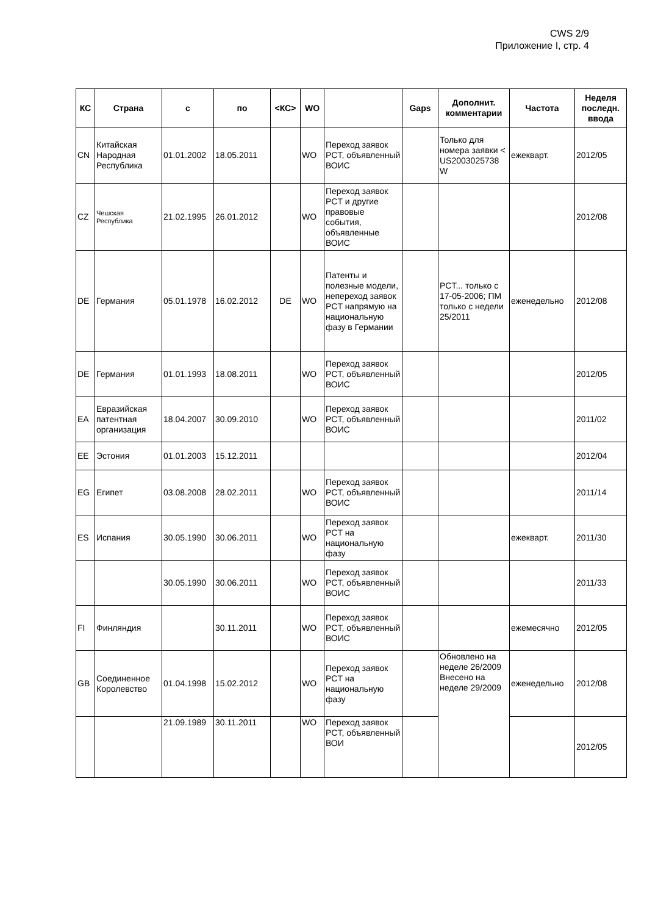CWS 2/9
Приложение I, стр. 4
| КС | Страна | с | по | <КС> | WO | | Gaps | Дополнит. комментарии | Частота | Неделя последн. ввода |
| --- | --- | --- | --- | --- | --- | --- | --- | --- | --- | --- |
| CN | Китайская Народная Республика | 01.01.2002 | 18.05.2011 | | WO | Переход заявок PCT, объявленный ВОИС | | Только для номера заявки < US2003025738 W | ежекварт. | 2012/05 |
| CZ | Чешская Республика | 21.02.1995 | 26.01.2012 | | WO | Переход заявок PCT и другие правовые события, объявленные ВОИС | | | | 2012/08 |
| DE | Германия | 05.01.1978 | 16.02.2012 | DE | WO | Патенты и полезные модели, непереход заявок PCT напрямую на национальную фазу в Германии | | PCT... только с 17-05-2006; ПМ только с недели 25/2011 | еженедельно | 2012/08 |
| DE | Германия | 01.01.1993 | 18.08.2011 | | WO | Переход заявок PCT, объявленный ВОИС | | | | 2012/05 |
| EA | Евразийская патентная организация | 18.04.2007 | 30.09.2010 | | WO | Переход заявок PCT, объявленный ВОИС | | | | 2011/02 |
| EE | Эстония | 01.01.2003 | 15.12.2011 | | | | | | | 2012/04 |
| EG | Египет | 03.08.2008 | 28.02.2011 | | WO | Переход заявок PCT, объявленный ВОИС | | | | 2011/14 |
| ES | Испания | 30.05.1990 | 30.06.2011 | | WO | Переход заявок PCT на национальную фазу | | | ежекварт. | 2011/30 |
| | | 30.05.1990 | 30.06.2011 | | WO | Переход заявок PCT, объявленный ВОИС | | | | 2011/33 |
| FI | Финляндия | | 30.11.2011 | | WO | Переход заявок PCT, объявленный ВОИС | | | ежемесячно | 2012/05 |
| GB | Соединенное Королевство | 01.04.1998 | 15.02.2012 | | WO | Переход заявок PCT на национальную фазу | | Обновлено на неделе 26/2009 Внесено на неделе 29/2009 | еженедельно | 2012/08 |
| | | 21.09.1989 | 30.11.2011 | | WO | Переход заявок PCT, объявленный ВОИ | | | | 2012/05 |